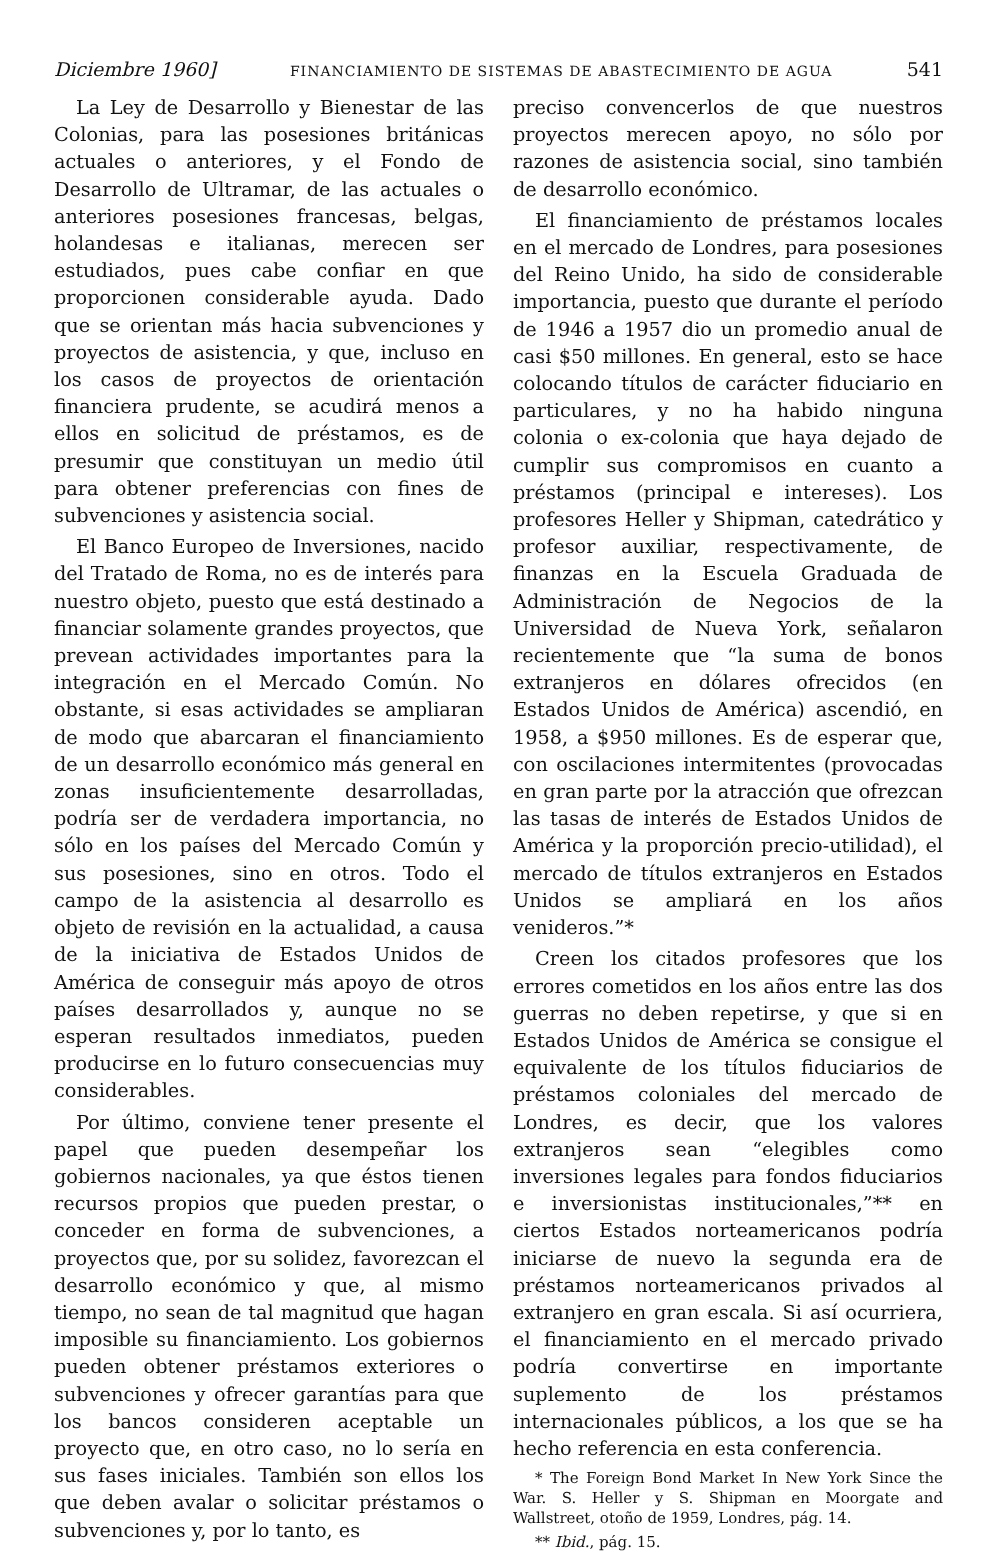Diciembre 1960] FINANCIAMIENTO DE SISTEMAS DE ABASTECIMIENTO DE AGUA 541
La Ley de Desarrollo y Bienestar de las Colonias, para las posesiones británicas actuales o anteriores, y el Fondo de Desarrollo de Ultramar, de las actuales o anteriores posesiones francesas, belgas, holandesas e italianas, merecen ser estudiados, pues cabe confiar en que proporcionen considerable ayuda. Dado que se orientan más hacia subvenciones y proyectos de asistencia, y que, incluso en los casos de proyectos de orientación financiera prudente, se acudirá menos a ellos en solicitud de préstamos, es de presumir que constituyan un medio útil para obtener preferencias con fines de subvenciones y asistencia social.
El Banco Europeo de Inversiones, nacido del Tratado de Roma, no es de interés para nuestro objeto, puesto que está destinado a financiar solamente grandes proyectos, que prevean actividades importantes para la integración en el Mercado Común. No obstante, si esas actividades se ampliaran de modo que abarcaran el financiamiento de un desarrollo económico más general en zonas insuficientemente desarrolladas, podría ser de verdadera importancia, no sólo en los países del Mercado Común y sus posesiones, sino en otros. Todo el campo de la asistencia al desarrollo es objeto de revisión en la actualidad, a causa de la iniciativa de Estados Unidos de América de conseguir más apoyo de otros países desarrollados y, aunque no se esperan resultados inmediatos, pueden producirse en lo futuro consecuencias muy considerables.
Por último, conviene tener presente el papel que pueden desempeñar los gobiernos nacionales, ya que éstos tienen recursos propios que pueden prestar, o conceder en forma de subvenciones, a proyectos que, por su solidez, favorezcan el desarrollo económico y que, al mismo tiempo, no sean de tal magnitud que hagan imposible su financiamiento. Los gobiernos pueden obtener préstamos exteriores o subvenciones y ofrecer garantías para que los bancos consideren aceptable un proyecto que, en otro caso, no lo sería en sus fases iniciales. También son ellos los que deben avalar o solicitar préstamos o subvenciones y, por lo tanto, es
preciso convencerlos de que nuestros proyectos merecen apoyo, no sólo por razones de asistencia social, sino también de desarrollo económico.
El financiamiento de préstamos locales en el mercado de Londres, para posesiones del Reino Unido, ha sido de considerable importancia, puesto que durante el período de 1946 a 1957 dio un promedio anual de casi $50 millones. En general, esto se hace colocando títulos de carácter fiduciario en particulares, y no ha habido ninguna colonia o ex-colonia que haya dejado de cumplir sus compromisos en cuanto a préstamos (principal e intereses). Los profesores Heller y Shipman, catedrático y profesor auxiliar, respectivamente, de finanzas en la Escuela Graduada de Administración de Negocios de la Universidad de Nueva York, señalaron recientemente que “la suma de bonos extranjeros en dólares ofrecidos (en Estados Unidos de América) ascendió, en 1958, a $950 millones. Es de esperar que, con oscilaciones intermitentes (provocadas en gran parte por la atracción que ofrezcan las tasas de interés de Estados Unidos de América y la proporción precio-utilidad), el mercado de títulos extranjeros en Estados Unidos se ampliará en los años venideros.”*
Creen los citados profesores que los errores cometidos en los años entre las dos guerras no deben repetirse, y que si en Estados Unidos de América se consigue el equivalente de los títulos fiduciarios de préstamos coloniales del mercado de Londres, es decir, que los valores extranjeros sean “elegibles como inversiones legales para fondos fiduciarios e inversionistas institucionales,”** en ciertos Estados norteamericanos podría iniciarse de nuevo la segunda era de préstamos norteamericanos privados al extranjero en gran escala. Si así ocurriera, el financiamiento en el mercado privado podría convertirse en importante suplemento de los préstamos internacionales públicos, a los que se ha hecho referencia en esta conferencia.
* The Foreign Bond Market In New York Since the War. S. Heller y S. Shipman en Moorgate and Wallstreet, otoño de 1959, Londres, pág. 14.
** Ibid., pág. 15.